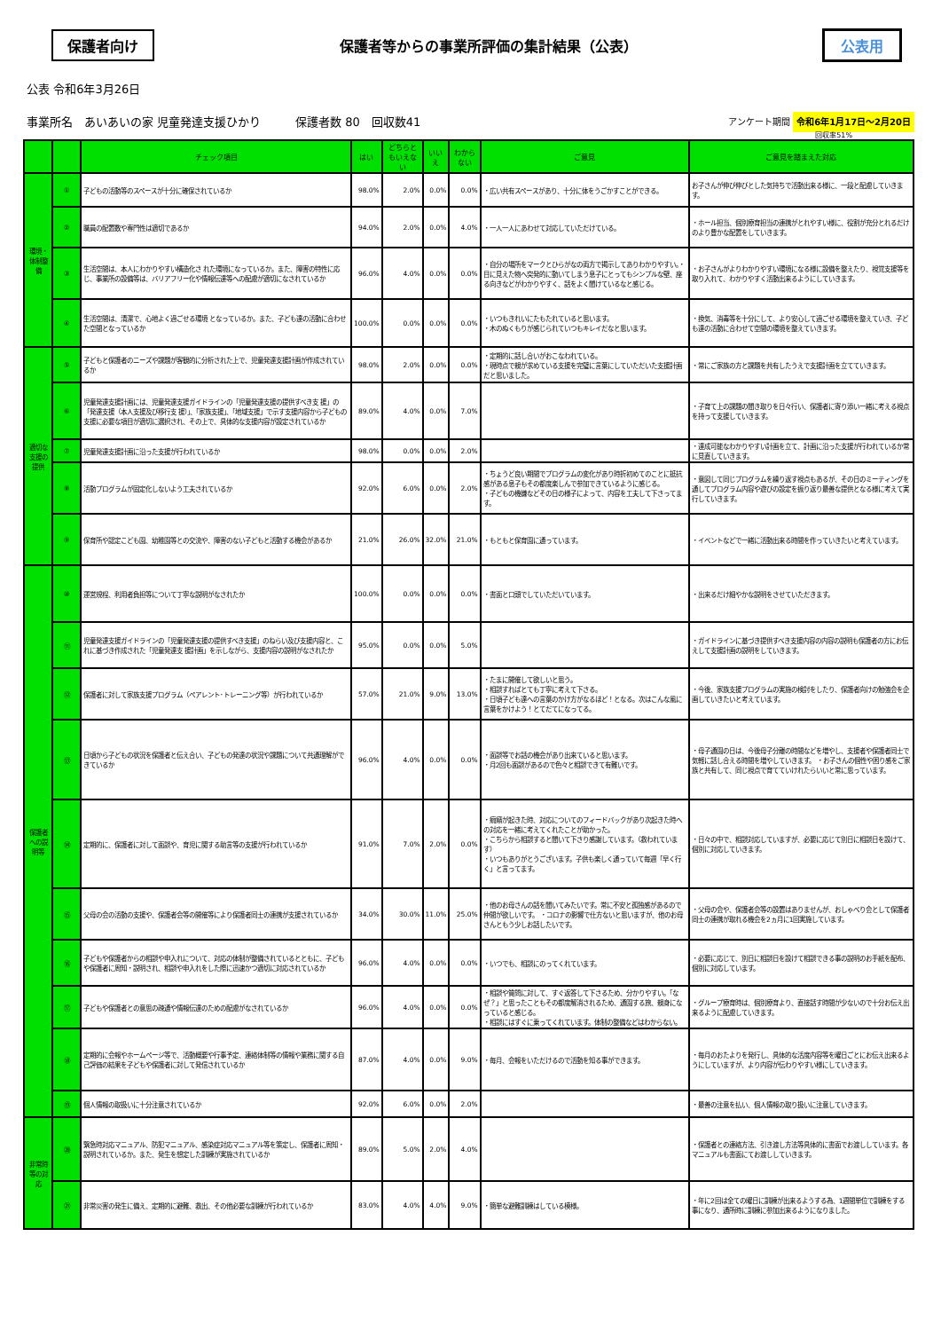保護者向け
保護者等からの事業所評価の集計結果（公表）
公表用
公表 令和6年3月26日
事業所名　あいあいの家 児童発達支援ひかり　　　保護者数 80　回収数41
アンケート期間 令和6年1月17日～2月20日
回収率51%
| | | チェック項目 | はい | どちらともいえない | いいえ | わからない | ご意見 | ご意見を踏まえた対応 |
| --- | --- | --- | --- | --- | --- | --- | --- | --- |
| 環境・体制整備 | ① | 子どもの活動等のスペースが十分に確保されているか | 98.0% | 2.0% | 0.0% | 0.0% | ・広い共有スペースがあり、十分に体をうごかすことができる。 | お子さんが伸び伸びとした気持ちで活動出来る様に、一段と配慮していきます。 |
| | ② | 職員の配置数や専門性は適切であるか | 94.0% | 2.0% | 0.0% | 4.0% | ・一人一人にあわせて対応していただけている。 | ・ホール担当、個別療育担当の連携がとれやすい様に、役割が充分とれるだけのより豊かな配置をしていきます。 |
| | ③ | 生活空間は、本人にわかりやすい構造化さ れた環境になっているか。また、障害の特性に応じ、事業所の設備等は、バリアフリー化や情報伝達等への配慮が適切になされているか | 96.0% | 4.0% | 0.0% | 0.0% | ・自分の場所をマークとひらがなの両方で掲示してありわかりやすい。・目に見えた物へ突発的に動いてしまう息子にとってもシンプルな壁、座る向きなどがわかりやすく、話をよく聞けているなと感じる。 | ・お子さんがよりわかりやすい環境になる様に設備を整えたり、視覚支援等を取り入れて、わかりやすく活動出来るようにしていきます。 |
| | ④ | 生活空間は、清潔で、心地よく過ごせる環境 となっているか。また、子ども達の活動に合わせた空間となっているか | 100.0% | 0.0% | 0.0% | 0.0% | ・いつもきれいにたもたれていると思います。 ・木のぬくもりが感じられていつもキレイだなと思います。 | ・換気、消毒等を十分にして、より安心して過ごせる環境を整えていき、子ども達の活動に合わせて空間の環境を整えていきます。 |
| 適切な支援の提供 | ⑤ | 子どもと保護者のニーズや課題が客観的に分析された上で、児童発達支援計画が作成されているか | 98.0% | 2.0% | 0.0% | 0.0% | ・定期的に話し合いがおこなわれている。 ・現時点で親が求めている支援を完璧に言葉にしていただいた支援計画だと思いました。 | ・常にご家族の方と課題を共有したうえで支援計画を立てていきます。 |
| | ⑥ | 児童発達支援計画には、児童発達支援ガイドラインの「児童発達支援の提供すべき支 援」の「発達支援（本人支援及び移行支 援）」、「家族支援」、「地域支援」で示す支援内容から子どもの支援に必要な項目が適切に選択され、その上で、具体的な支援内容が設定されているか | 89.0% | 4.0% | 0.0% | 7.0% | | ・子育て上の課題の聞き取りを日々行い、保護者に寄り添い一緒に考える視点を持って支援していきます。 |
| | ⑦ | 児童発達支援計画に沿った支援が行われているか | 98.0% | 0.0% | 0.0% | 2.0% | | ・達成可能なわかりやすい計画を立て、計画に沿った支援が行われているか常に見直していきます。 |
| | ⑧ | 活動プログラムが固定化しないよう工夫されているか | 92.0% | 6.0% | 0.0% | 2.0% | ・ちょうど良い期間でプログラムの変化があり時折初めてのことに抵抗感がある息子もその都度楽しんで参加できているように感じる。 ・子どもの機嫌などその日の様子によって、内容を工夫して下さってます。 | ・意図して同じプログラムを繰り返す視点もあるが、その日のミーティングを通してプログラム内容や遊びの設定を振り返り最善な提供となる様に考えて実行していきます。 |
| | ⑨ | 保育所や認定こども園、幼稚園等との交流や、障害のない子どもと活動する機会があるか | 21.0% | 26.0% | 32.0% | 21.0% | ・もともと保育園に通っています。 | ・イベントなどで一緒に活動出来る時間を作っていきたいと考えています。 |
| 保護者への説明等 | ⑩ | 運営規程、利用者負担等について丁寧な説明がなされたか | 100.0% | 0.0% | 0.0% | 0.0% | ・書面と口頭でしていただいています。 | ・出来るだけ細やかな説明をさせていただきます。 |
| | ⑪ | 児童発達支援ガイドラインの「児童発達支援の提供すべき支援」のねらい及び支援内容と、これに基づき作成された「児童発達支 援計画」を示しながら、支援内容の説明がなされたか | 95.0% | 0.0% | 0.0% | 5.0% | | ・ガイドラインに基づき提供すべき支援内容の内容の説明も保護者の方にお伝えして支援計画の説明をしていきます。 |
| | ⑫ | 保護者に対して家族支援プログラム（ペアレント･トレーニング等）が行われているか | 57.0% | 21.0% | 9.0% | 13.0% | ・たまに開催して欲しいと思う。 ・相談すればとても丁寧に考えて下さる。 ・日頃子ども達への言葉のかけ方がなるほど！となる。次はこんな風に言葉をかけよう！とてだてになってる。 | ・今後、家族支援プログラムの実施の検討をしたり、保護者向けの勉強会を企画していきたいと考えています。 |
| | ⑬ | 日頃から子どもの状況を保護者と伝え合い、子どもの発達の状況や課題について共通理解ができているか | 96.0% | 4.0% | 0.0% | 0.0% | ・面談等でお話の機会があり出来ていると思います。 ・月2回も面談があるので色々と相談できて有難いです。 | ・母子通園の日は、今後母子分離の時間などを増やし、支援者や保護者同士で気軽に話し合える時間を増やしていきます。 ・お子さんの個性や困り感をご家族と共有して、同じ視点で育てていけれたらいいと常に思っています。 |
| | ⑭ | 定期的に、保護者に対して面談や、育児に関する助言等の支援が行われているか | 91.0% | 7.0% | 2.0% | 0.0% | ・癇癪が起きた時、対応についてのフィードバックがあり次起きた時への対応を一緒に考えてくれたことが助かった。 ・こちらから相談すると聞いて下さり感謝しています。（救われています） ・いつもありがとうございます。子供も楽しく通っていて毎週「早く行く」と言ってます。 | ・日々の中で、相談対応していますが、必要に応じて別日に相談日を設けて、個別に対応していきます。 |
| | ⑮ | 父母の会の活動の支援や、保護者会等の開催等により保護者同士の連携が支援されているか | 34.0% | 30.0% | 11.0% | 25.0% | ・他のお母さんの話を聞いてみたいです。常に不安と孤独感があるので仲間が欲しいです。 ・コロナの影響で仕方ないと思いますが、他のお母さんともう少しお話したいです。 | ・父母の会や、保護者会等の設置はありませんが、おしゃべり会として保護者同士の連携が取れる機会を2ヵ月に1回実施しています。 |
| | ⑯ | 子どもや保護者からの相談や申入れについて、対応の体制が整備されているとともに、子どもや保護者に周知・説明され、相談や申入れをした際に迅速かつ適切に対応されているか | 96.0% | 4.0% | 0.0% | 0.0% | ・いつでも、相談にのってくれています。 | ・必要に応じて、別日に相談日を設けて相談できる事の説明のお手紙を配布、個別に対応しています。 |
| | ⑰ | 子どもや保護者との意思の疎通や情報伝達のための配慮がなされているか | 96.0% | 4.0% | 0.0% | 0.0% | ・相談や質問に対して、すぐ返答して下さるため、分かりやすい。「なぜ？」と思ったこともその都度解消されるため、通園する旅、親身になっていると感じる。 ・相談にはすぐに乗ってくれています。体制の整備などはわからない。 | ・グループ療育時は、個別療育より、直接話す時間が少ないので十分お伝え出来るように配慮していきます。 |
| | ⑱ | 定期的に会報やホームページ等で、活動概要や行事予定、連絡体制等の情報や業務に関する自己評価の結果を子どもや保護者に対して発信されているか | 87.0% | 4.0% | 0.0% | 9.0% | ・毎月、会報をいただけるので活動を知る事ができます。 | ・毎月のおたよりを発行し、具体的な活度内容等を曜日ごとにお伝え出来るようにしていますが、より内容が伝わりやすい様にしていきます。 |
| | ⑲ | 個人情報の取扱いに十分注意されているか | 92.0% | 6.0% | 0.0% | 2.0% | | ・最善の注意を払い、個人情報の取り扱いに注意していきます。 |
| 非常時等の対応 | ⑳ | 緊急時対応マニュアル、防犯マニュアル、感染症対応マニュアル等を策定し、保護者に周知・説明されているか。また、発生を想定した訓練が実施されているか | 89.0% | 5.0% | 2.0% | 4.0% | | ・保護者との連絡方法、引き渡し方法等具体的に書面でお渡ししています。各マニュアルも書面にてお渡ししていきます。 |
| | ㉑ | 非常災害の発生に備え、定期的に避難、救出、その他必要な訓練が行われているか | 83.0% | 4.0% | 4.0% | 9.0% | ・簡単な避難訓練はしている模様。 | ・年に2回は全ての曜日に訓練が出来るようする為、1週間単位で訓練をする事になり、通所時に訓練に参加出来るようになりました。 |